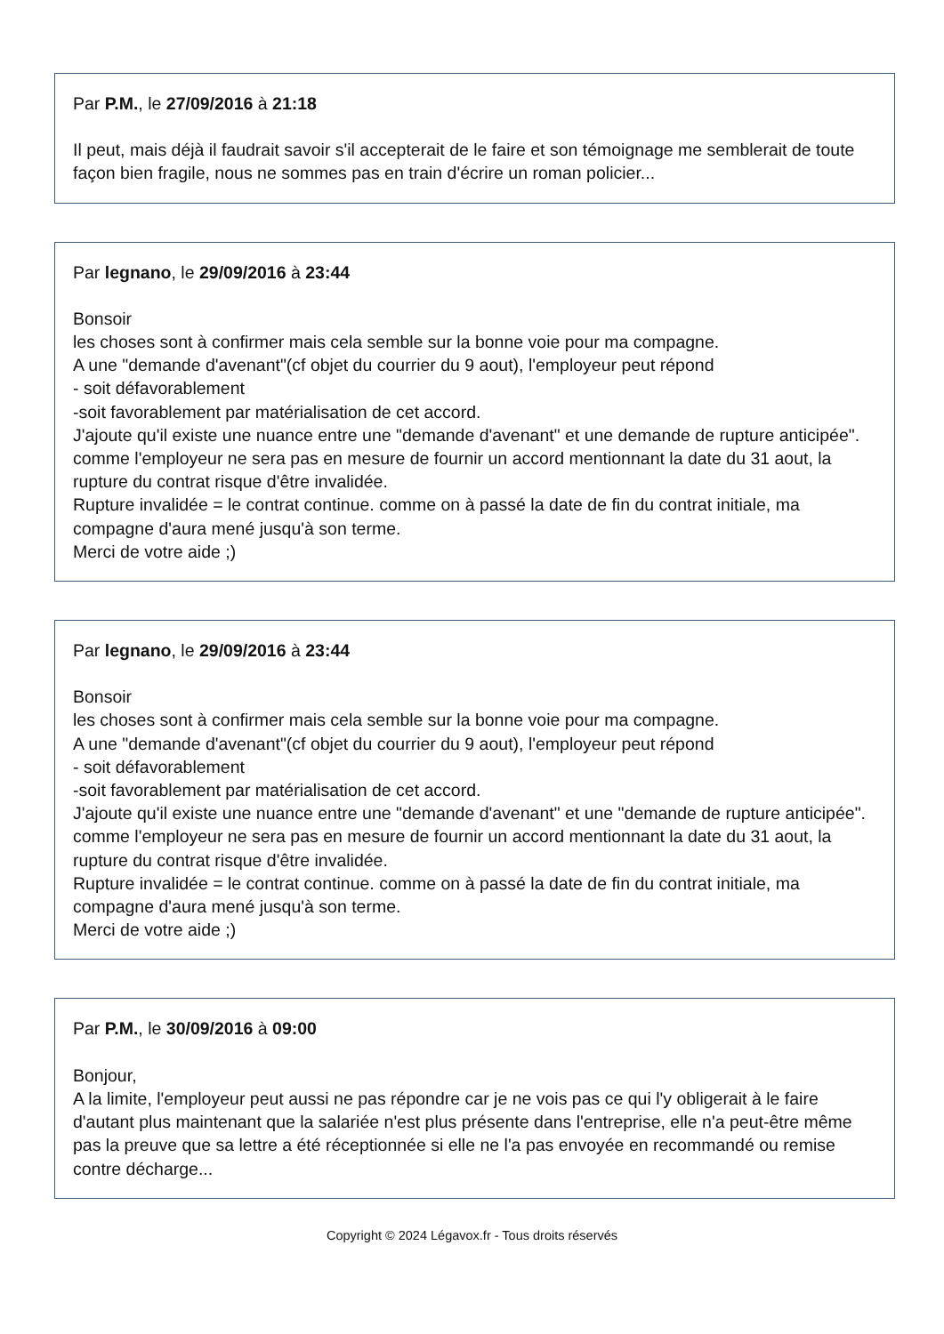Par P.M., le 27/09/2016 à 21:18
Il peut, mais déjà il faudrait savoir s'il accepterait de le faire et son témoignage me semblerait de toute façon bien fragile, nous ne sommes pas en train d'écrire un roman policier...
Par legnano, le 29/09/2016 à 23:44
Bonsoir
les choses sont à confirmer mais cela semble sur la bonne voie pour ma compagne.
A une "demande d'avenant"(cf objet du courrier du 9 aout), l'employeur peut répond
- soit défavorablement
-soit favorablement par matérialisation de cet accord.
J'ajoute qu'il existe une nuance entre une "demande d'avenant" et une demande de rupture anticipée".
comme l'employeur ne sera pas en mesure de fournir un accord mentionnant la date du 31 aout, la rupture du contrat risque d'être invalidée.
Rupture invalidée = le contrat continue. comme on à passé la date de fin du contrat initiale, ma compagne d'aura mené jusqu'à son terme.
Merci de votre aide ;)
Par legnano, le 29/09/2016 à 23:44
Bonsoir
les choses sont à confirmer mais cela semble sur la bonne voie pour ma compagne.
A une "demande d'avenant"(cf objet du courrier du 9 aout), l'employeur peut répond
- soit défavorablement
-soit favorablement par matérialisation de cet accord.
J'ajoute qu'il existe une nuance entre une "demande d'avenant" et une "demande de rupture anticipée".
comme l'employeur ne sera pas en mesure de fournir un accord mentionnant la date du 31 aout, la rupture du contrat risque d'être invalidée.
Rupture invalidée = le contrat continue. comme on à passé la date de fin du contrat initiale, ma compagne d'aura mené jusqu'à son terme.
Merci de votre aide ;)
Par P.M., le 30/09/2016 à 09:00
Bonjour,
A la limite, l'employeur peut aussi ne pas répondre car je ne vois pas ce qui l'y obligerait à le faire d'autant plus maintenant que la salariée n'est plus présente dans l'entreprise, elle n'a peut-être même pas la preuve que sa lettre a été réceptionnée si elle ne l'a pas envoyée en recommandé ou remise contre décharge...
Copyright © 2024 Légavox.fr - Tous droits réservés